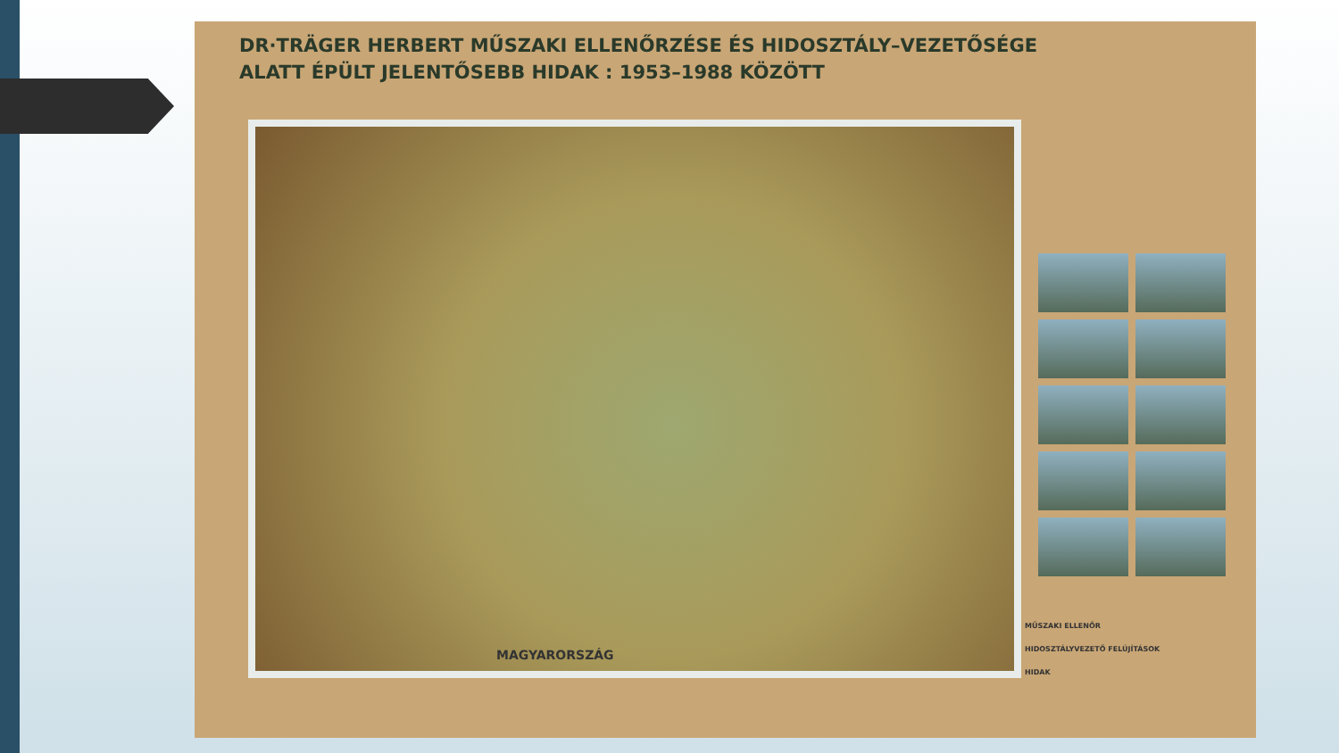DR·TRÄGER HERBERT MŰSZAKI ELLENŐRZÉSE ÉS HIDOSZTÁLY–VEZETŐSÉGE
ALATT ÉPÜLT JELENTŐSEBB HIDAK : 1953–1988 KÖZÖTT
MAGYARORSZÁG
MŰSZAKI ELLENŐR
HIDOSZTÁLYVEZETŐ FELÚJÍTÁSOK
HIDAK